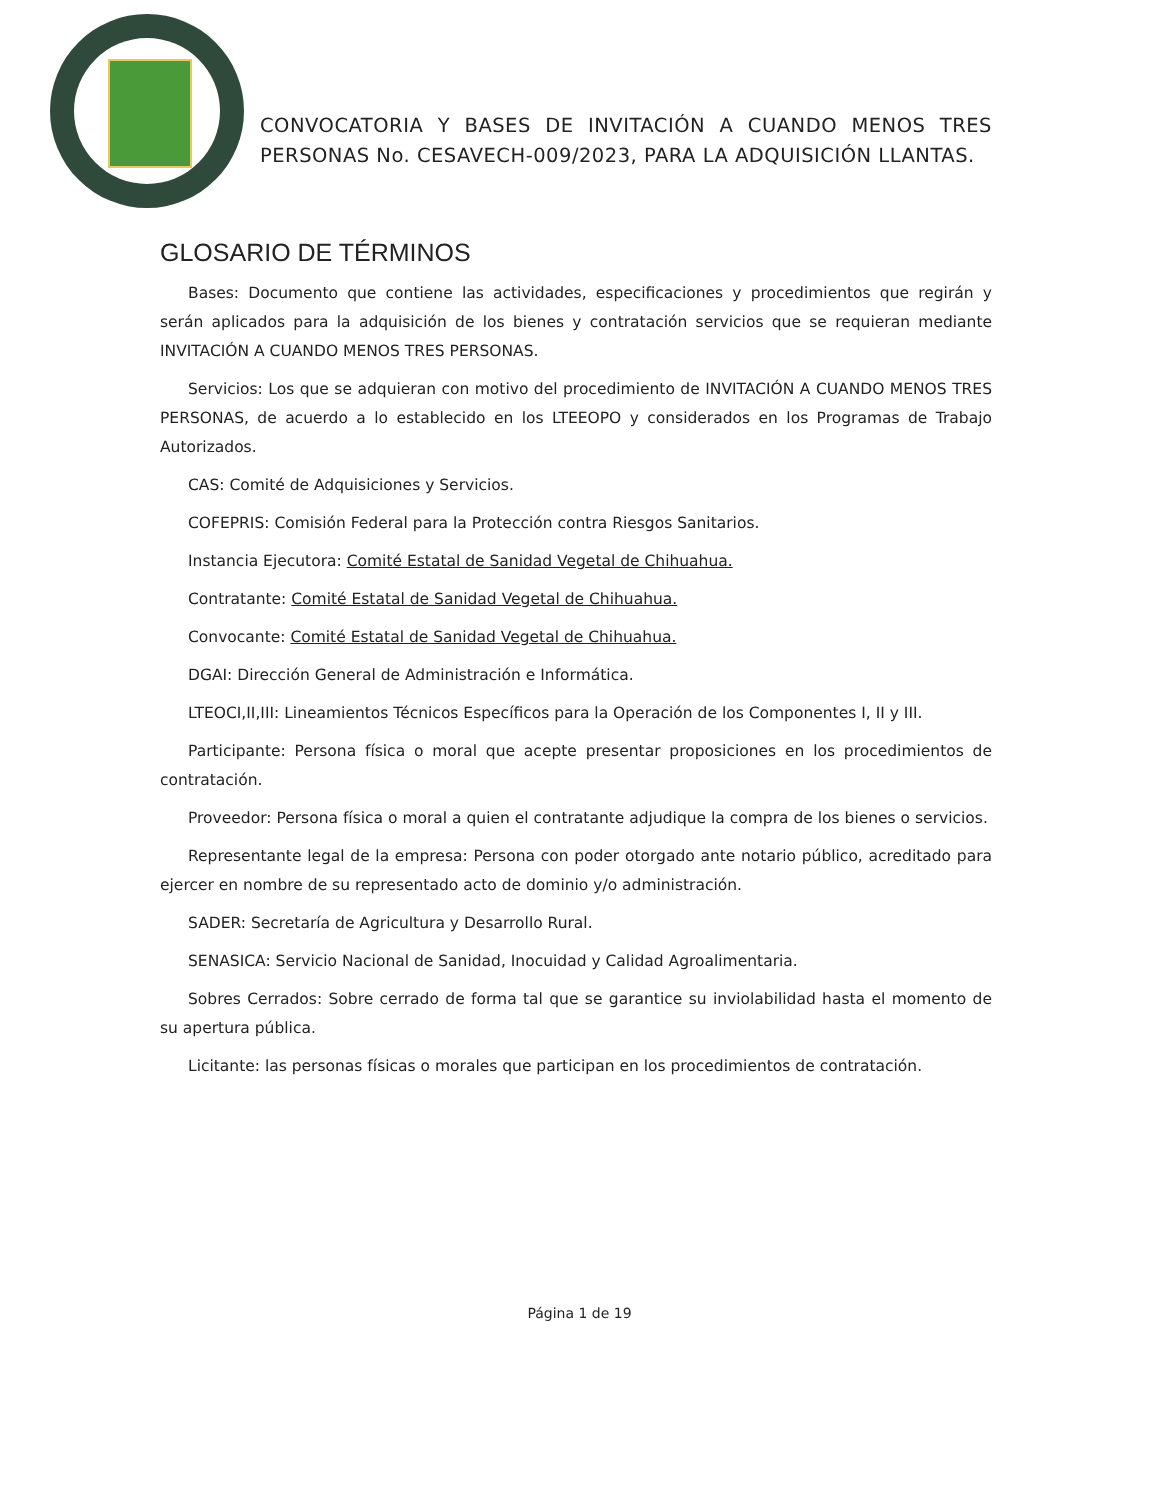CONVOCATORIA Y BASES DE INVITACIÓN A CUANDO MENOS TRES PERSONAS No. CESAVECH-009/2023, PARA LA ADQUISICIÓN LLANTAS.
GLOSARIO DE TÉRMINOS
Bases: Documento que contiene las actividades, especificaciones y procedimientos que regirán y serán aplicados para la adquisición de los bienes y contratación servicios que se requieran mediante INVITACIÓN A CUANDO MENOS TRES PERSONAS.
Servicios: Los que se adquieran con motivo del procedimiento de INVITACIÓN A CUANDO MENOS TRES PERSONAS, de acuerdo a lo establecido en los LTEEOPO y considerados en los Programas de Trabajo Autorizados.
CAS: Comité de Adquisiciones y Servicios.
COFEPRIS: Comisión Federal para la Protección contra Riesgos Sanitarios.
Instancia Ejecutora: Comité Estatal de Sanidad Vegetal de Chihuahua.
Contratante: Comité Estatal de Sanidad Vegetal de Chihuahua.
Convocante: Comité Estatal de Sanidad Vegetal de Chihuahua.
DGAI: Dirección General de Administración e Informática.
LTEOCI,II,III: Lineamientos Técnicos Específicos para la Operación de los Componentes I, II y III.
Participante: Persona física o moral que acepte presentar proposiciones en los procedimientos de contratación.
Proveedor: Persona física o moral a quien el contratante adjudique la compra de los bienes o servicios.
Representante legal de la empresa: Persona con poder otorgado ante notario público, acreditado para ejercer en nombre de su representado acto de dominio y/o administración.
SADER: Secretaría de Agricultura y Desarrollo Rural.
SENASICA: Servicio Nacional de Sanidad, Inocuidad y Calidad Agroalimentaria.
Sobres Cerrados: Sobre cerrado de forma tal que se garantice su inviolabilidad hasta el momento de su apertura pública.
Licitante: las personas físicas o morales que participan en los procedimientos de contratación.
Página 1 de 19